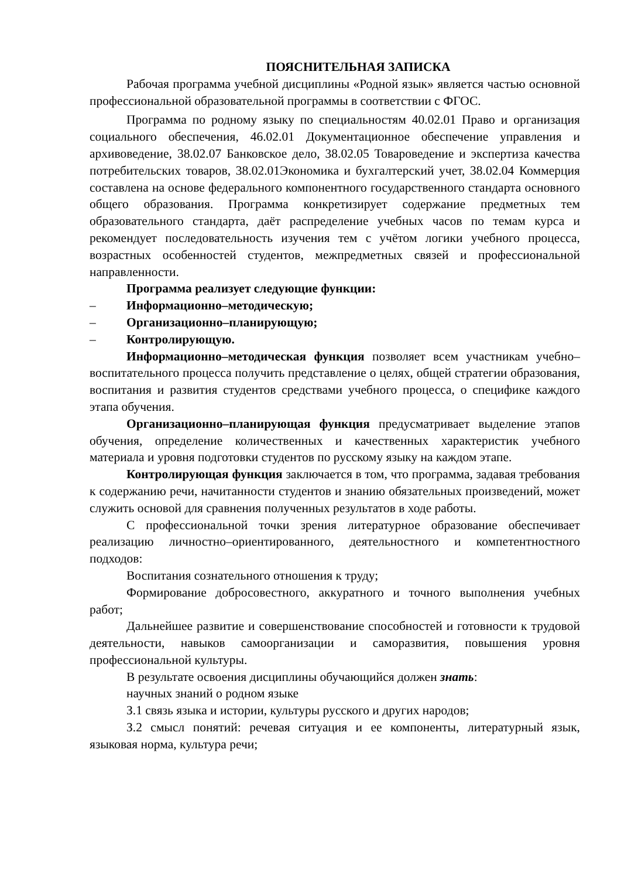ПОЯСНИТЕЛЬНАЯ ЗАПИСКА
Рабочая программа учебной дисциплины «Родной язык» является частью основной профессиональной образовательной программы в соответствии с ФГОС.
Программа по родному языку по специальностям 40.02.01 Право и организация социального обеспечения, 46.02.01 Документационное обеспечение управления и архивоведение, 38.02.07 Банковское дело, 38.02.05 Товароведение и экспертиза качества потребительских товаров, 38.02.01Экономика и бухгалтерский учет, 38.02.04 Коммерция составлена на основе федерального компонентного государственного стандарта основного общего образования. Программа конкретизирует содержание предметных тем образовательного стандарта, даёт распределение учебных часов по темам курса и рекомендует последовательность изучения тем с учётом логики учебного процесса, возрастных особенностей студентов, межпредметных связей и профессиональной направленности.
Программа реализует следующие функции:
– Информационно–методическую;
– Организационно–планирующую;
– Контролирующую.
Информационно–методическая функция позволяет всем участникам учебно–воспитательного процесса получить представление о целях, общей стратегии образования, воспитания и развития студентов средствами учебного процесса, о специфике каждого этапа обучения.
Организационно–планирующая функция предусматривает выделение этапов обучения, определение количественных и качественных характеристик учебного материала и уровня подготовки студентов по русскому языку на каждом этапе.
Контролирующая функция заключается в том, что программа, задавая требования к содержанию речи, начитанности студентов и знанию обязательных произведений, может служить основой для сравнения полученных результатов в ходе работы.
С профессиональной точки зрения литературное образование обеспечивает реализацию личностно–ориентированного, деятельностного и компетентностного подходов:
Воспитания сознательного отношения к труду;
Формирование добросовестного, аккуратного и точного выполнения учебных работ;
Дальнейшее развитие и совершенствование способностей и готовности к трудовой деятельности, навыков самоорганизации и саморазвития, повышения уровня профессиональной культуры.
В результате освоения дисциплины обучающийся должен знать:
научных знаний о родном языке
З.1 связь языка и истории, культуры русского и других народов;
З.2 смысл понятий: речевая ситуация и ее компоненты, литературный язык, языковая норма, культура речи;